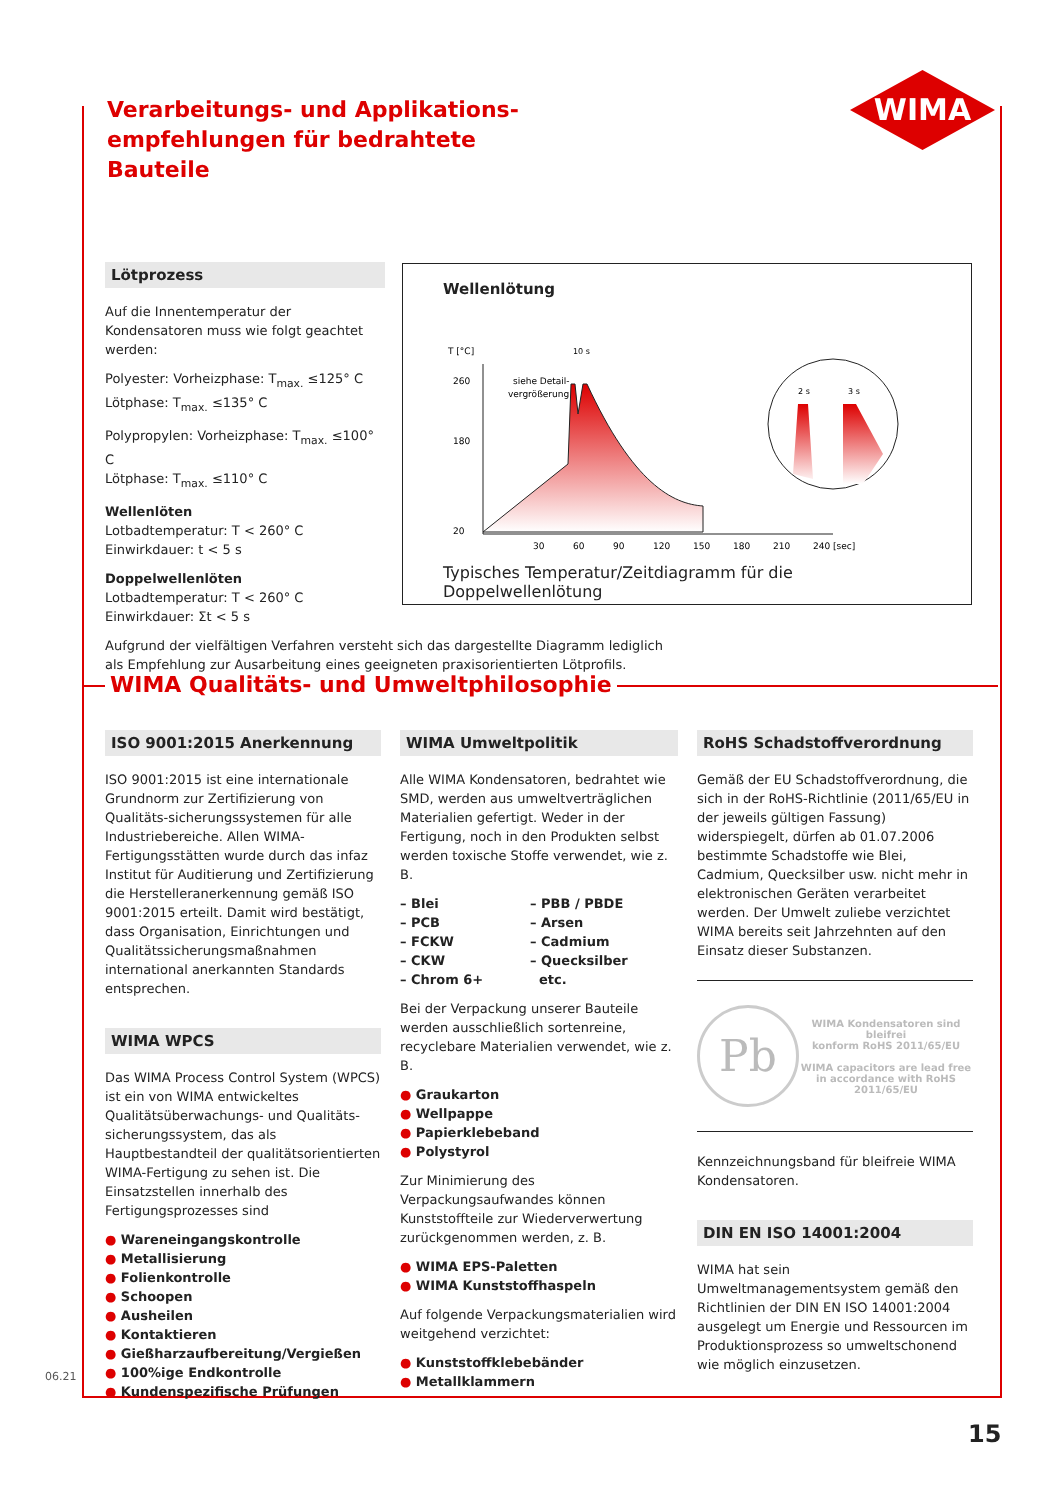Verarbeitungs- und Applikations-
empfehlungen für bedrahtete Bauteile
WIMA
Lötprozess
Auf die Innentemperatur der Kondensatoren muss wie folgt geachtet werden:
Polyester: Vorheizphase: T<sub>max.</sub> ≤125° C
Lötphase: T<sub>max.</sub> ≤135° C
Polypropylen: Vorheizphase: T<sub>max.</sub> ≤100° C
Lötphase: T<sub>max.</sub> ≤110° C
Wellenlöten
Lotbadtemperatur: T < 260° C
Einwirkdauer: t < 5 s
Doppelwellenlöten
Lotbadtemperatur: T < 260° C
Einwirkdauer: Σt < 5 s
Aufgrund der vielfältigen Verfahren versteht sich das dargestellte Diagramm lediglich
als Empfehlung zur Ausarbeitung eines geeigneten praxisorientierten Lötprofils.
Wellenlötung
T [°C]
260
180
20
siehe Detail-
vergrößerung
30
60
90
120
150
180
210
240 [sec]
10 s
2 s
3 s
Typisches Temperatur/Zeitdiagramm für die Doppelwellenlötung
WIMA Qualitäts- und Umweltphilosophie
ISO 9001:2015 Anerkennung
ISO 9001:2015 ist eine internationale Grundnorm zur Zertifizierung von Qualitäts-sicherungssystemen für alle Industriebereiche. Allen WIMA-Fertigungsstätten wurde durch das infaz Institut für Auditierung und Zertifizierung die Herstelleranerkennung gemäß ISO 9001:2015 erteilt. Damit wird bestätigt, dass Organisation, Einrichtungen und Qualitätssicherungsmaßnahmen international anerkannten Standards entsprechen.
WIMA WPCS
Das WIMA Process Control System (WPCS) ist ein von WIMA entwickeltes Qualitätsüberwachungs- und Qualitäts-sicherungssystem, das als Hauptbestandteil der qualitätsorientierten WIMA-Fertigung zu sehen ist. Die Einsatzstellen innerhalb des Fertigungsprozesses sind
● Wareneingangskontrolle
● Metallisierung
● Folienkontrolle
● Schoopen
● Ausheilen
● Kontaktieren
● Gießharzaufbereitung/Vergießen
● 100%ige Endkontrolle
● Kundenspezifische Prüfungen
WIMA Umweltpolitik
Alle WIMA Kondensatoren, bedrahtet wie SMD, werden aus umweltverträglichen Materialien gefertigt. Weder in der Fertigung, noch in den Produkten selbst werden toxische Stoffe verwendet, wie z. B.
– Blei
– PCB
– FCKW
– CKW
– Chrom 6+
– PBB / PBDE
– Arsen
– Cadmium
– Quecksilber
etc.
Bei der Verpackung unserer Bauteile werden ausschließlich sortenreine, recyclebare Materialien verwendet, wie z. B.
● Graukarton
● Wellpappe
● Papierklebeband
● Polystyrol
Zur Minimierung des Verpackungsaufwandes können Kunststoffteile zur Wiederverwertung zurückgenommen werden, z. B.
● WIMA EPS-Paletten
● WIMA Kunststoffhaspeln
Auf folgende Verpackungsmaterialien wird weitgehend verzichtet:
● Kunststoffklebebänder
● Metallklammern
RoHS Schadstoffverordnung
Gemäß der EU Schadstoffverordnung, die sich in der RoHS-Richtlinie (2011/65/EU in der jeweils gültigen Fassung) widerspiegelt, dürfen ab 01.07.2006 bestimmte Schadstoffe wie Blei, Cadmium, Quecksilber usw. nicht mehr in elektronischen Geräten verarbeitet werden. Der Umwelt zuliebe verzichtet WIMA bereits seit Jahrzehnten auf den Einsatz dieser Substanzen.
Pb
WIMA Kondensatoren sind bleifrei
konform RoHS 2011/65/EU
WIMA capacitors are lead free
in accordance with RoHS 2011/65/EU
Kennzeichnungsband für bleifreie WIMA Kondensatoren.
DIN EN ISO 14001:2004
WIMA hat sein Umweltmanagementsystem gemäß den Richtlinien der DIN EN ISO 14001:2004 ausgelegt um Energie und Ressourcen im Produktionsprozess so umweltschonend wie möglich einzusetzen.
06.21
15